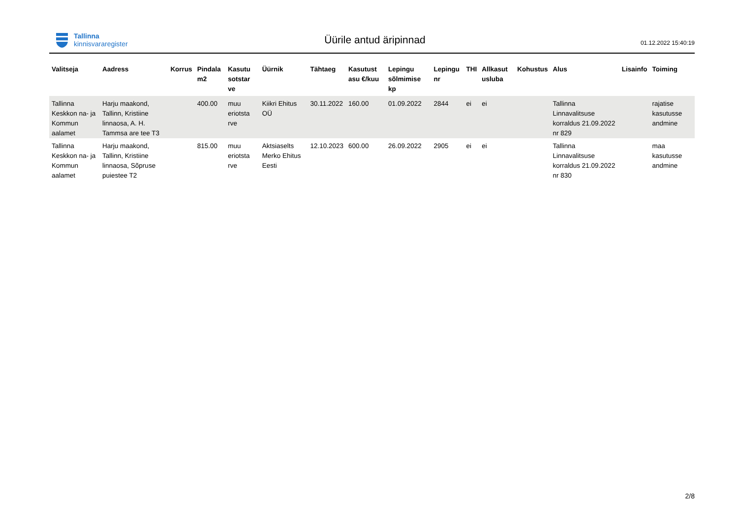Tallinna
kinnisvararegister
Üürile antud äripinnad
01.12.2022 15:40:19
| Valitseja | Aadress | Korrus | Pindala m2 | Kasutu sotstar ve | Üürnik | Tähtaeg | Kasutust asu €/kuu | Lepingu sõlmimise kp | Lepingu nr | THI | Allkasut usluba | Kohustus | Alus | Lisainfo | Toiming |
| --- | --- | --- | --- | --- | --- | --- | --- | --- | --- | --- | --- | --- | --- | --- | --- |
| Tallinna Keskkon na- ja Kommun aalamet | Harju maakond, Tallinn, Kristiine linnaosa, A. H. Tammsa are tee T3 | | 400.00 | muu eriotsta rve | Kiikri Ehitus OÜ | 30.11.2022 | 160.00 | 01.09.2022 | 2844 | ei | ei | | Tallinna Linnavalitsuse korraldus 21.09.2022 nr 829 | | rajatise kasutusse andmine |
| Tallinna Keskkon na- ja Kommun aalamet | Harju maakond, Tallinn, Kristiine linnaosa, Sõpruse puiestee T2 | | 815.00 | muu eriotsta rve | Aktsiaselts Merko Ehitus Eesti | 12.10.2023 | 600.00 | 26.09.2022 | 2905 | ei | ei | | Tallinna Linnavalitsuse korraldus 21.09.2022 nr 830 | | maa kasutusse andmine |
2/8